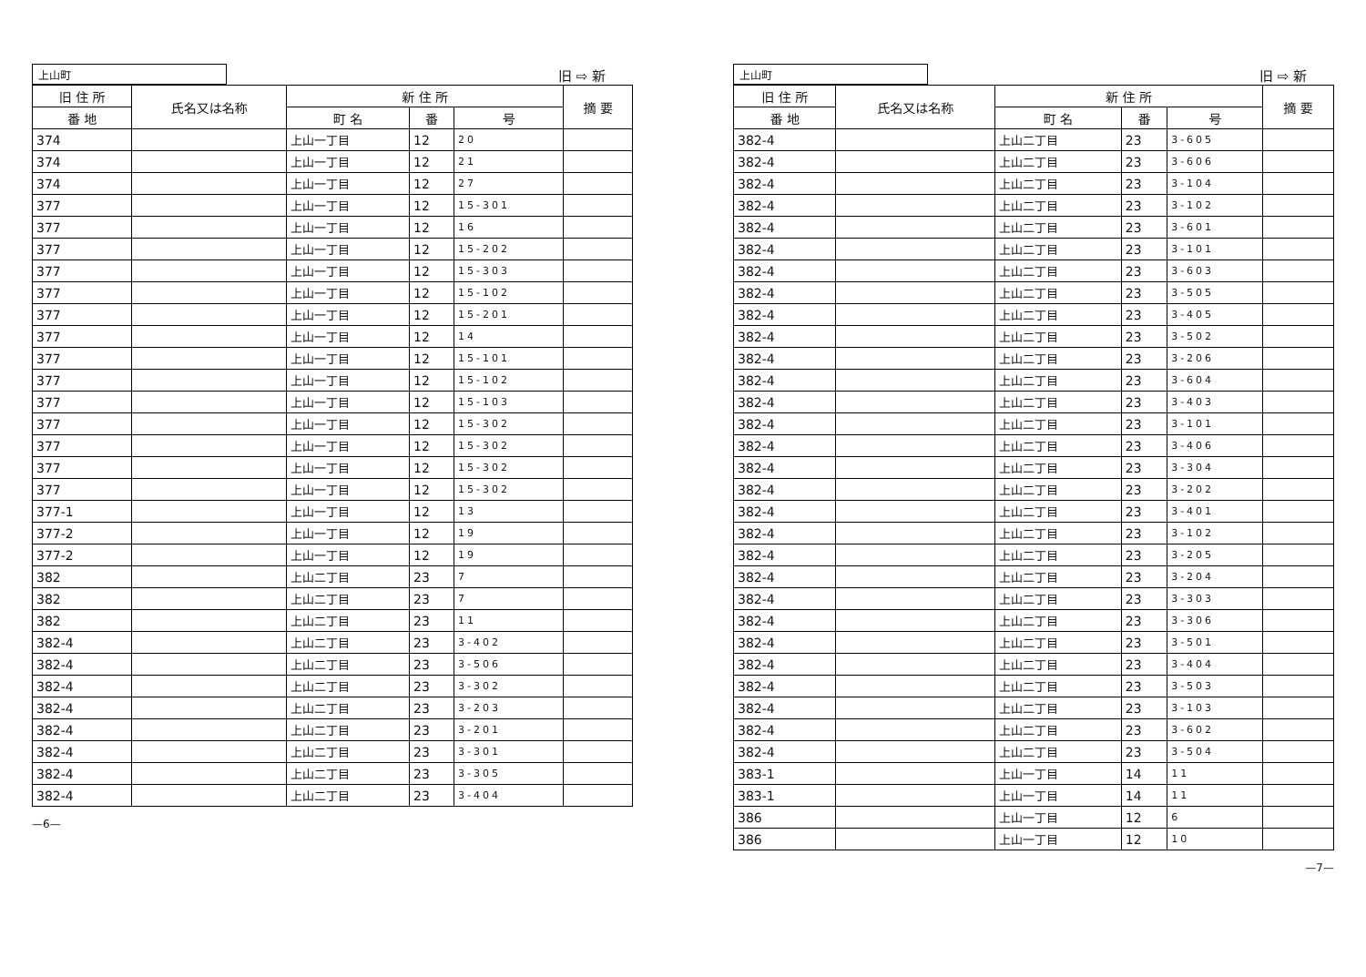上山町
旧 ⇨ 新
| 旧 住 所 | 氏名又は名称 | 新 住 所 | | | 摘 要 |
| --- | --- | --- | --- | --- | --- |
| 番 地 | | 町 名 | 番 | 号 | |
| 374 | | 上山一丁目 | 12 | 20 | |
| 374 | | 上山一丁目 | 12 | 21 | |
| 374 | | 上山一丁目 | 12 | 27 | |
| 377 | | 上山一丁目 | 12 | 15-301 | |
| 377 | | 上山一丁目 | 12 | 16 | |
| 377 | | 上山一丁目 | 12 | 15-202 | |
| 377 | | 上山一丁目 | 12 | 15-303 | |
| 377 | | 上山一丁目 | 12 | 15-102 | |
| 377 | | 上山一丁目 | 12 | 15-201 | |
| 377 | | 上山一丁目 | 12 | 14 | |
| 377 | | 上山一丁目 | 12 | 15-101 | |
| 377 | | 上山一丁目 | 12 | 15-102 | |
| 377 | | 上山一丁目 | 12 | 15-103 | |
| 377 | | 上山一丁目 | 12 | 15-302 | |
| 377 | | 上山一丁目 | 12 | 15-302 | |
| 377 | | 上山一丁目 | 12 | 15-302 | |
| 377 | | 上山一丁目 | 12 | 15-302 | |
| 377-1 | | 上山一丁目 | 12 | 13 | |
| 377-2 | | 上山一丁目 | 12 | 19 | |
| 377-2 | | 上山一丁目 | 12 | 19 | |
| 382 | | 上山二丁目 | 23 | 7 | |
| 382 | | 上山二丁目 | 23 | 7 | |
| 382 | | 上山二丁目 | 23 | 11 | |
| 382-4 | | 上山二丁目 | 23 | 3-402 | |
| 382-4 | | 上山二丁目 | 23 | 3-506 | |
| 382-4 | | 上山二丁目 | 23 | 3-302 | |
| 382-4 | | 上山二丁目 | 23 | 3-203 | |
| 382-4 | | 上山二丁目 | 23 | 3-201 | |
| 382-4 | | 上山二丁目 | 23 | 3-301 | |
| 382-4 | | 上山二丁目 | 23 | 3-305 | |
| 382-4 | | 上山二丁目 | 23 | 3-404 | |
—6—
上山町
旧 ⇨ 新
| 旧 住 所 | 氏名又は名称 | 新 住 所 | | | 摘 要 |
| --- | --- | --- | --- | --- | --- |
| 番 地 | | 町 名 | 番 | 号 | |
| 382-4 | | 上山二丁目 | 23 | 3-605 | |
| 382-4 | | 上山二丁目 | 23 | 3-606 | |
| 382-4 | | 上山二丁目 | 23 | 3-104 | |
| 382-4 | | 上山二丁目 | 23 | 3-102 | |
| 382-4 | | 上山二丁目 | 23 | 3-601 | |
| 382-4 | | 上山二丁目 | 23 | 3-101 | |
| 382-4 | | 上山二丁目 | 23 | 3-603 | |
| 382-4 | | 上山二丁目 | 23 | 3-505 | |
| 382-4 | | 上山二丁目 | 23 | 3-405 | |
| 382-4 | | 上山二丁目 | 23 | 3-502 | |
| 382-4 | | 上山二丁目 | 23 | 3-206 | |
| 382-4 | | 上山二丁目 | 23 | 3-604 | |
| 382-4 | | 上山二丁目 | 23 | 3-403 | |
| 382-4 | | 上山二丁目 | 23 | 3-101 | |
| 382-4 | | 上山二丁目 | 23 | 3-406 | |
| 382-4 | | 上山二丁目 | 23 | 3-304 | |
| 382-4 | | 上山二丁目 | 23 | 3-202 | |
| 382-4 | | 上山二丁目 | 23 | 3-401 | |
| 382-4 | | 上山二丁目 | 23 | 3-102 | |
| 382-4 | | 上山二丁目 | 23 | 3-205 | |
| 382-4 | | 上山二丁目 | 23 | 3-204 | |
| 382-4 | | 上山二丁目 | 23 | 3-303 | |
| 382-4 | | 上山二丁目 | 23 | 3-306 | |
| 382-4 | | 上山二丁目 | 23 | 3-501 | |
| 382-4 | | 上山二丁目 | 23 | 3-404 | |
| 382-4 | | 上山二丁目 | 23 | 3-503 | |
| 382-4 | | 上山二丁目 | 23 | 3-103 | |
| 382-4 | | 上山二丁目 | 23 | 3-602 | |
| 382-4 | | 上山二丁目 | 23 | 3-504 | |
| 383-1 | | 上山一丁目 | 14 | 11 | |
| 383-1 | | 上山一丁目 | 14 | 11 | |
| 386 | | 上山一丁目 | 12 | 6 | |
| 386 | | 上山一丁目 | 12 | 10 | |
—7—